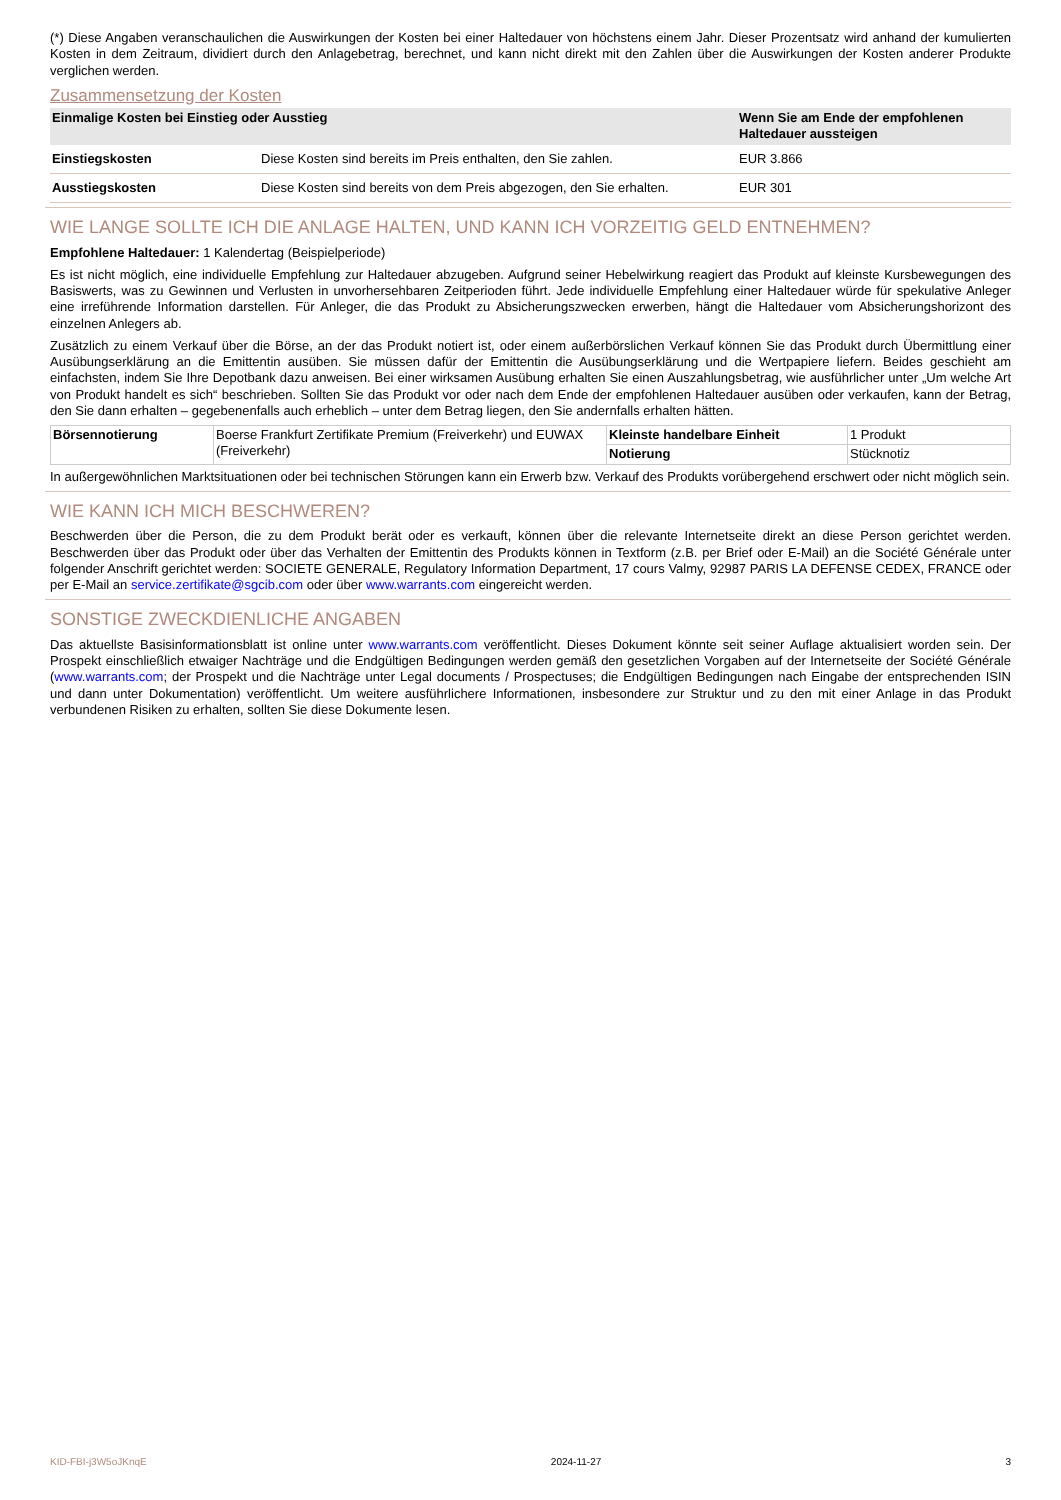(*) Diese Angaben veranschaulichen die Auswirkungen der Kosten bei einer Haltedauer von höchstens einem Jahr. Dieser Prozentsatz wird anhand der kumulierten Kosten in dem Zeitraum, dividiert durch den Anlagebetrag, berechnet, und kann nicht direkt mit den Zahlen über die Auswirkungen der Kosten anderer Produkte verglichen werden.
Zusammensetzung der Kosten
| Einmalige Kosten bei Einstieg oder Ausstieg | | Wenn Sie am Ende der empfohlenen Haltedauer aussteigen |
| --- | --- | --- |
| Einstiegskosten | Diese Kosten sind bereits im Preis enthalten, den Sie zahlen. | EUR 3.866 |
| Ausstiegskosten | Diese Kosten sind bereits von dem Preis abgezogen, den Sie erhalten. | EUR 301 |
WIE LANGE SOLLTE ICH DIE ANLAGE HALTEN, UND KANN ICH VORZEITIG GELD ENTNEHMEN?
Empfohlene Haltedauer: 1 Kalendertag (Beispielperiode)
Es ist nicht möglich, eine individuelle Empfehlung zur Haltedauer abzugeben. Aufgrund seiner Hebelwirkung reagiert das Produkt auf kleinste Kursbewegungen des Basiswerts, was zu Gewinnen und Verlusten in unvorhersehbaren Zeitperioden führt. Jede individuelle Empfehlung einer Haltedauer würde für spekulative Anleger eine irreführende Information darstellen. Für Anleger, die das Produkt zu Absicherungszwecken erwerben, hängt die Haltedauer vom Absicherungshorizont des einzelnen Anlegers ab.
Zusätzlich zu einem Verkauf über die Börse, an der das Produkt notiert ist, oder einem außerbörslichen Verkauf können Sie das Produkt durch Übermittlung einer Ausübungserklärung an die Emittentin ausüben. Sie müssen dafür der Emittentin die Ausübungserklärung und die Wertpapiere liefern. Beides geschieht am einfachsten, indem Sie Ihre Depotbank dazu anweisen. Bei einer wirksamen Ausübung erhalten Sie einen Auszahlungsbetrag, wie ausführlicher unter „Um welche Art von Produkt handelt es sich“ beschrieben. Sollten Sie das Produkt vor oder nach dem Ende der empfohlenen Haltedauer ausüben oder verkaufen, kann der Betrag, den Sie dann erhalten – gegebenenfalls auch erheblich – unter dem Betrag liegen, den Sie andernfalls erhalten hätten.
| Börsennotierung | Boerse Frankfurt Zertifikate Premium (Freiverkehr) und EUWAX (Freiverkehr) | Kleinste handelbare Einheit | 1 Produkt |
| | | Notierung | Stücknotiz |
In außergewöhnlichen Marktsituationen oder bei technischen Störungen kann ein Erwerb bzw. Verkauf des Produkts vorübergehend erschwert oder nicht möglich sein.
WIE KANN ICH MICH BESCHWEREN?
Beschwerden über die Person, die zu dem Produkt berät oder es verkauft, können über die relevante Internetseite direkt an diese Person gerichtet werden. Beschwerden über das Produkt oder über das Verhalten der Emittentin des Produkts können in Textform (z.B. per Brief oder E-Mail) an die Société Générale unter folgender Anschrift gerichtet werden: SOCIETE GENERALE, Regulatory Information Department, 17 cours Valmy, 92987 PARIS LA DEFENSE CEDEX, FRANCE oder per E-Mail an service.zertifikate@sgcib.com oder über www.warrants.com eingereicht werden.
SONSTIGE ZWECKDIENLICHE ANGABEN
Das aktuellste Basisinformationsblatt ist online unter www.warrants.com veröffentlicht. Dieses Dokument könnte seit seiner Auflage aktualisiert worden sein. Der Prospekt einschließlich etwaiger Nachträge und die Endgültigen Bedingungen werden gemäß den gesetzlichen Vorgaben auf der Internetseite der Société Générale (www.warrants.com; der Prospekt und die Nachträge unter Legal documents / Prospectuses; die Endgültigen Bedingungen nach Eingabe der entsprechenden ISIN und dann unter Dokumentation) veröffentlicht. Um weitere ausführlichere Informationen, insbesondere zur Struktur und zu den mit einer Anlage in das Produkt verbundenen Risiken zu erhalten, sollten Sie diese Dokumente lesen.
KID-FBI-j3W5oJKnqE 2024-11-27 3